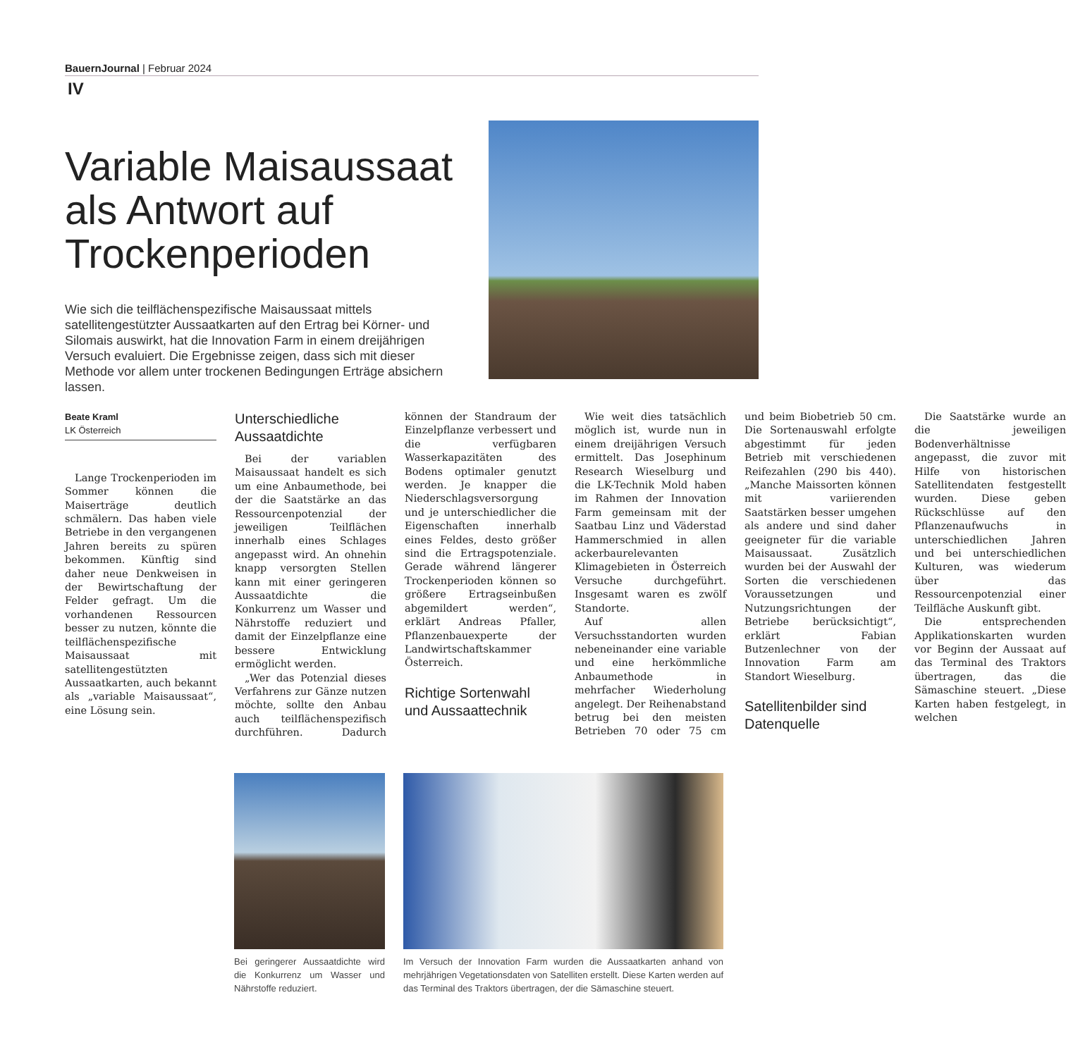BauernJournal | Februar 2024
IV
Variable Maisaussaat als Antwort auf Trockenperioden
Wie sich die teilflächenspezifische Maisaussaat mittels satellitengestützter Aussaatkarten auf den Ertrag bei Körner- und Silomais auswirkt, hat die Innovation Farm in einem dreijährigen Versuch evaluiert. Die Ergebnisse zeigen, dass sich mit dieser Methode vor allem unter trockenen Bedingungen Erträge absichern lassen.
Beate Kraml
LK Österreich
Lange Trockenperioden im Sommer können die Maiserträge deutlich schmälern. Das haben viele Betriebe in den vergangenen Jahren bereits zu spüren bekommen. Künftig sind daher neue Denkweisen in der Bewirtschaftung der Felder gefragt. Um die vorhandenen Ressourcen besser zu nutzen, könnte die teilflächenspezifische Maisaussaat mit satellitengestützten Aussaatkarten, auch bekannt als „variable Maisaussaat“, eine Lösung sein.
Unterschiedliche Aussaatdichte
Bei der variablen Maisaussaat handelt es sich um eine Anbaumethode, bei der die Saatstärke an das Ressourcenpotenzial der jeweiligen Teilflächen innerhalb eines Schlages angepasst wird. An ohnehin knapp versorgten Stellen kann mit einer geringeren Aussaatdichte die Konkurrenz um Wasser und Nährstoffe reduziert und damit der Einzelpflanze eine bessere Entwicklung ermöglicht werden.
„Wer das Potenzial dieses Verfahrens zur Gänze nutzen möchte, sollte den Anbau auch teilflächenspezifisch durchführen. Dadurch können der Standraum der Einzelpflanze verbessert und die verfügbaren Wasserkapazitäten des Bodens optimaler genutzt werden. Je knapper die Niederschlagsversorgung und je unterschiedlicher die Eigenschaften innerhalb eines Feldes, desto größer sind die Ertragspotenziale. Gerade während längerer Trockenperioden können so größere Ertragseinbußen abgemildert werden“, erklärt Andreas Pfaller, Pflanzenbauexperte der Landwirtschaftskammer Österreich.
Richtige Sortenwahl und Aussaattechnik
Wie weit dies tatsächlich möglich ist, wurde nun in einem dreijährigen Versuch ermittelt. Das Josephinum Research Wieselburg und die LK-Technik Mold haben im Rahmen der Innovation Farm gemeinsam mit der Saatbau Linz und Väderstad Hammerschmied in allen ackerbaurelevanten Klimagebieten in Österreich Versuche durchgeführt. Insgesamt waren es zwölf Standorte.
Auf allen Versuchsstandorten wurden nebeneinander eine variable und eine herkömmliche Anbaumethode in mehrfacher Wiederholung angelegt. Der Reihenabstand betrug bei den meisten Betrieben 70 oder 75 cm und beim Biobetrieb 50 cm. Die Sortenauswahl erfolgte abgestimmt für jeden Betrieb mit verschiedenen Reifezahlen (290 bis 440). „Manche Maissorten können mit variierenden Saatstärken besser umgehen als andere und sind daher geeigneter für die variable Maisaussaat. Zusätzlich wurden bei der Auswahl der Sorten die verschiedenen Voraussetzungen und Nutzungsrichtungen der Betriebe berücksichtigt“, erklärt Fabian Butzenlechner von der Innovation Farm am Standort Wieselburg.
Satellitenbilder sind Datenquelle
Die Saatstärke wurde an die jeweiligen Bodenverhältnisse angepasst, die zuvor mit Hilfe von historischen Satellitendaten festgestellt wurden. Diese geben Rückschlüsse auf den Pflanzenaufwuchs in unterschiedlichen Jahren und bei unterschiedlichen Kulturen, was wiederum über das Ressourcenpotenzial einer Teilfläche Auskunft gibt.
Die entsprechenden Applikationskarten wurden vor Beginn der Aussaat auf das Terminal des Traktors übertragen, das die Sämaschine steuert. „Diese Karten haben festgelegt, in welchen
Bei geringerer Aussaatdichte wird die Konkurrenz um Wasser und Nährstoffe reduziert.
Im Versuch der Innovation Farm wurden die Aussaatkarten anhand von mehrjährigen Vegetationsdaten von Satelliten erstellt. Diese Karten werden auf das Terminal des Traktors übertragen, der die Sämaschine steuert.